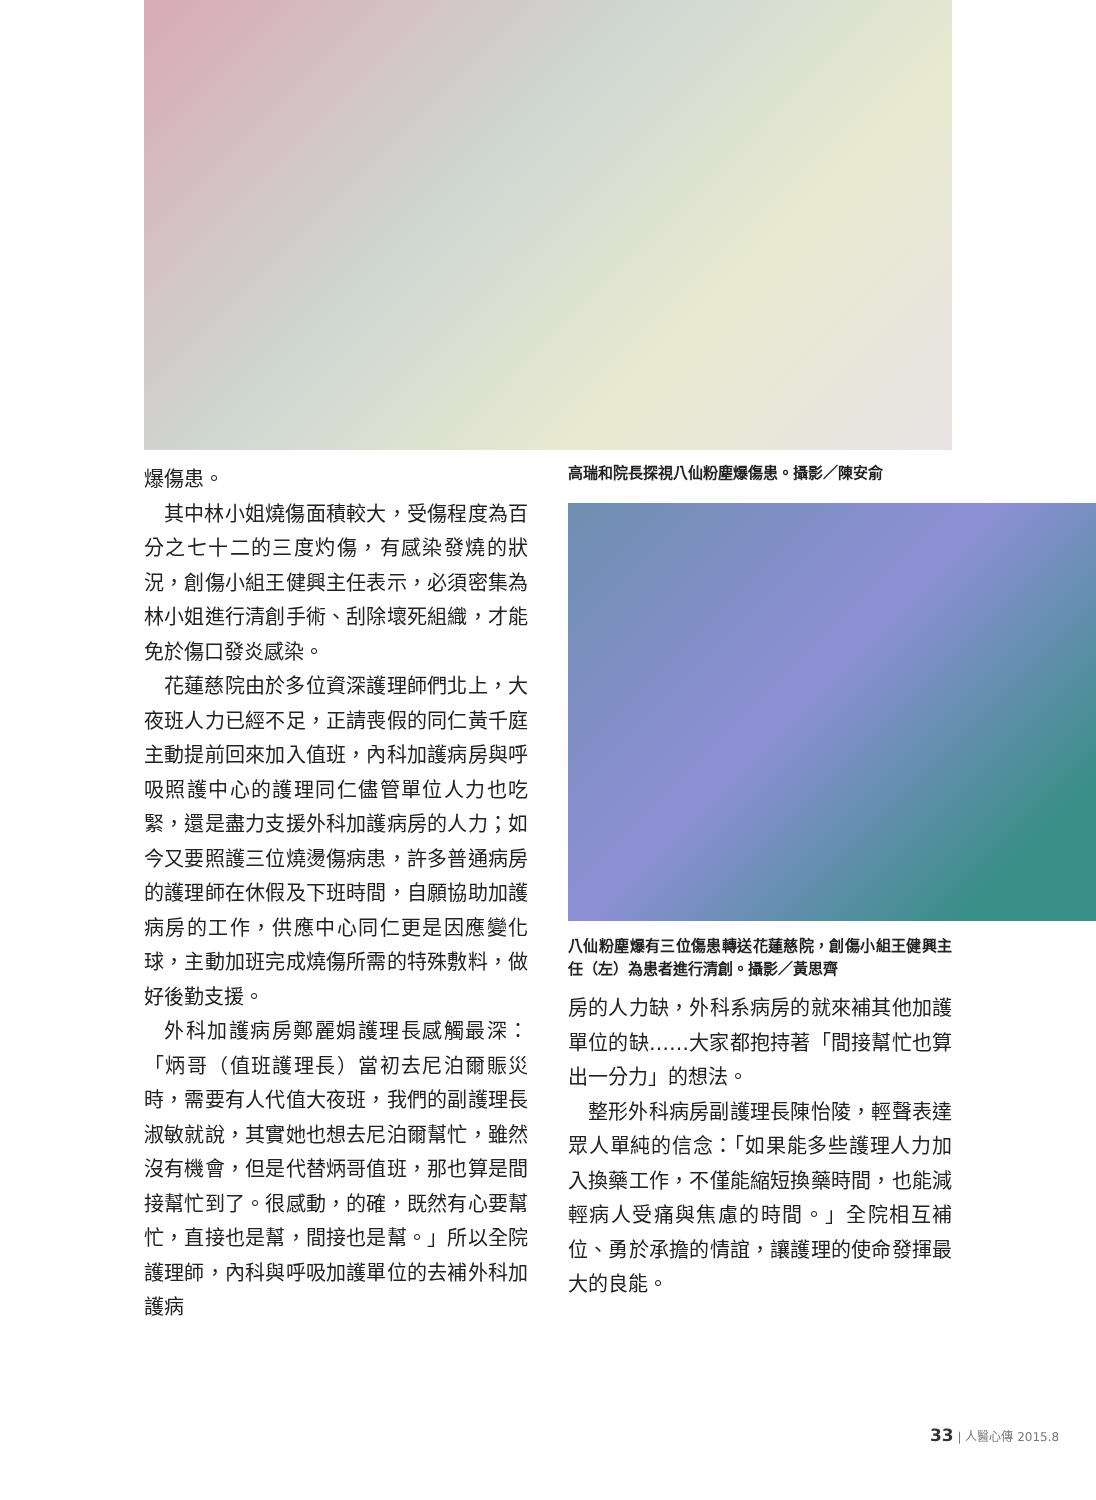爆傷患。
其中林小姐燒傷面積較大，受傷程度為百分之七十二的三度灼傷，有感染發燒的狀況，創傷小組王健興主任表示，必須密集為林小姐進行清創手術、刮除壞死組織，才能免於傷口發炎感染。
花蓮慈院由於多位資深護理師們北上，大夜班人力已經不足，正請喪假的同仁黃千庭主動提前回來加入值班，內科加護病房與呼吸照護中心的護理同仁儘管單位人力也吃緊，還是盡力支援外科加護病房的人力；如今又要照護三位燒燙傷病患，許多普通病房的護理師在休假及下班時間，自願協助加護病房的工作，供應中心同仁更是因應變化球，主動加班完成燒傷所需的特殊敷料，做好後勤支援。
外科加護病房鄭麗娟護理長感觸最深：「炳哥（值班護理長）當初去尼泊爾賑災時，需要有人代值大夜班，我們的副護理長淑敏就說，其實她也想去尼泊爾幫忙，雖然沒有機會，但是代替炳哥值班，那也算是間接幫忙到了。很感動，的確，既然有心要幫忙，直接也是幫，間接也是幫。」所以全院護理師，內科與呼吸加護單位的去補外科加護病
高瑞和院長探視八仙粉塵爆傷患。攝影／陳安俞
八仙粉塵爆有三位傷患轉送花蓮慈院，創傷小組王健興主任（左）為患者進行清創。攝影／黃思齊
房的人力缺，外科系病房的就來補其他加護單位的缺……大家都抱持著「間接幫忙也算出一分力」的想法。
整形外科病房副護理長陳怡陵，輕聲表達眾人單純的信念：「如果能多些護理人力加入換藥工作，不僅能縮短換藥時間，也能減輕病人受痛與焦慮的時間。」全院相互補位、勇於承擔的情誼，讓護理的使命發揮最大的良能。
33 | 人醫心傳 2015.8